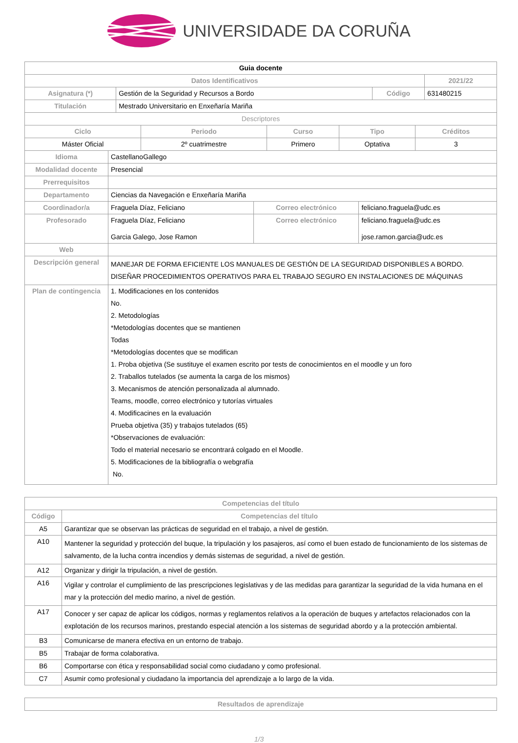UNIVERSIDADE DA CORUÑA
| Guia docente | | | | |
| Datos Identificativos | | | | 2021/22 |
| Asignatura (*) | Gestión de la Seguridad y Recursos a Bordo | Código | 631480215 | |
| Titulación | Mestrado Universitario en Enxeñaría Mariña | | | |
| Descriptores | | | | |
| Ciclo | Periodo | Curso | Tipo | Créditos |
| --- | --- | --- | --- | --- |
| Máster Oficial | 2º cuatrimestre | Primero | Optativa | 3 |
| Idioma | CastellanoGallego | | |
| Modalidad docente | Presencial | | |
| Prerrequisitos | | | |
| Departamento | Ciencias da Navegación e Enxeñaría Mariña | | |
| Coordinador/a | Fraguela Díaz, Feliciano | Correo electrónico | feliciano.fraguela@udc.es |
| Profesorado | Fraguela Díaz, Feliciano Garcia Galego, Jose Ramon | Correo electrónico | feliciano.fraguela@udc.es jose.ramon.garcia@udc.es |
| Web | | | |
| Descripción general | MANEJAR DE FORMA EFICIENTE LOS MANUALES DE GESTIÓN DE LA SEGURIDAD DISPONIBLES A BORDO. DISEÑAR PROCEDIMIENTOS OPERATIVOS PARA EL TRABAJO SEGURO EN INSTALACIONES DE MÁQUINAS | | |
| Plan de contingencia | 1. Modificaciones en los contenidos No. 2. Metodologías *Metodologías docentes que se mantienen Todas *Metodologías docentes que se modifican 1. Proba objetiva (Se sustituye el examen escrito por tests de conocimientos en el moodle y un foro 2. Traballos tutelados (se aumenta la carga de los mismos) 3. Mecanismos de atención personalizada al alumnado. Teams, moodle, correo electrónico y tutorías virtuales 4. Modificacines en la evaluación Prueba objetiva (35) y trabajos tutelados (65) *Observaciones de evaluación: Todo el material necesario se encontrará colgado en el Moodle. 5. Modificaciones de la bibliografía o webgrafía No. | | |
| Competencias del título | |
| --- | --- |
| Código | Competencias del título |
| A5 | Garantizar que se observan las prácticas de seguridad en el trabajo, a nivel de gestión. |
| A10 | Mantener la seguridad y protección del buque, la tripulación y los pasajeros, así como el buen estado de funcionamiento de los sistemas de salvamento, de la lucha contra incendios y demás sistemas de seguridad, a nivel de gestión. |
| A12 | Organizar y dirigir la tripulación, a nivel de gestión. |
| A16 | Vigilar y controlar el cumplimiento de las prescripciones legislativas y de las medidas para garantizar la seguridad de la vida humana en el mar y la protección del medio marino, a nivel de gestión. |
| A17 | Conocer y ser capaz de aplicar los códigos, normas y reglamentos relativos a la operación de buques y artefactos relacionados con la explotación de los recursos marinos, prestando especial atención a los sistemas de seguridad abordo y a la protección ambiental. |
| B3 | Comunicarse de manera efectiva en un entorno de trabajo. |
| B5 | Trabajar de forma colaborativa. |
| B6 | Comportarse con ética y responsabilidad social como ciudadano y como profesional. |
| C7 | Asumir como profesional y ciudadano la importancia del aprendizaje a lo largo de la vida. |
| Resultados de aprendizaje |
| --- |
1/3